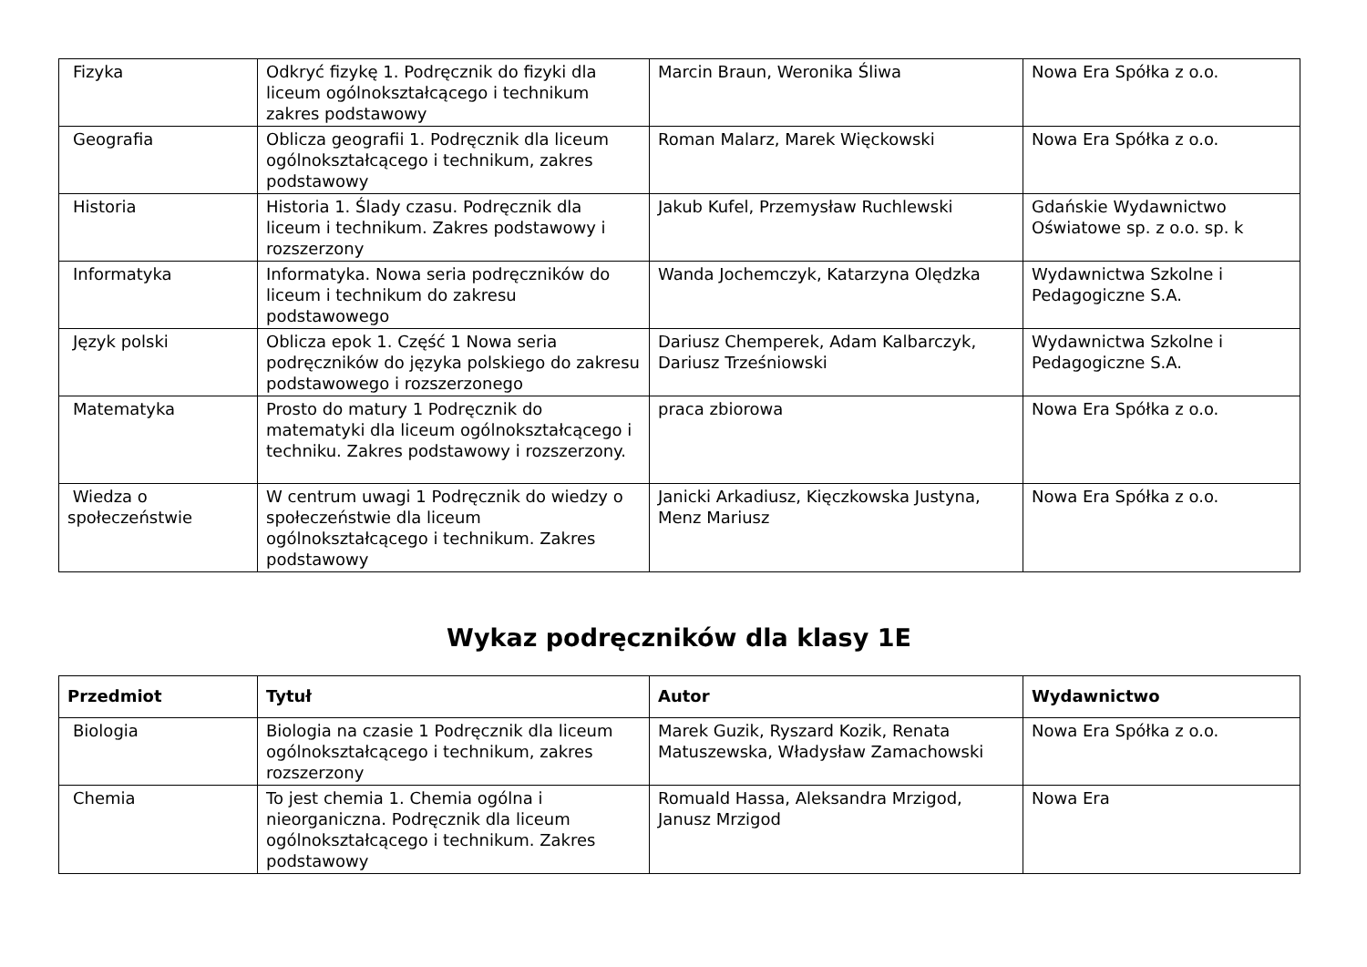| Fizyka | Odkryć fizykę 1. Podręcznik do fizyki dla liceum ogólnokształcącego i technikum zakres podstawowy | Marcin Braun, Weronika Śliwa | Nowa Era Spółka z o.o. |
| Geografia | Oblicza geografii 1. Podręcznik dla liceum ogólnokształcącego i technikum, zakres podstawowy | Roman Malarz, Marek Więckowski | Nowa Era Spółka z o.o. |
| Historia | Historia 1. Ślady czasu. Podręcznik dla liceum i technikum. Zakres podstawowy i rozszerzony | Jakub Kufel, Przemysław Ruchlewski | Gdańskie Wydawnictwo Oświatowe sp. z o.o. sp. k |
| Informatyka | Informatyka. Nowa seria podręczników do liceum i technikum do zakresu podstawowego | Wanda Jochemczyk, Katarzyna Olędzka | Wydawnictwa Szkolne i Pedagogiczne S.A. |
| Język polski | Oblicza epok 1. Część 1 Nowa seria podręczników do języka polskiego do zakresu podstawowego i rozszerzonego | Dariusz Chemperek, Adam Kalbarczyk, Dariusz Trześniowski | Wydawnictwa Szkolne i Pedagogiczne S.A. |
| Matematyka | Prosto do matury 1 Podręcznik do matematyki dla liceum ogólnokształcącego i techniku. Zakres podstawowy i rozszerzony. | praca zbiorowa | Nowa Era Spółka z o.o. |
| Wiedza o społeczeństwie | W centrum uwagi 1 Podręcznik do wiedzy o społeczeństwie dla liceum ogólnokształcącego i technikum. Zakres podstawowy | Janicki Arkadiusz, Kięczkowska Justyna, Menz Mariusz | Nowa Era Spółka z o.o. |
Wykaz podręczników dla klasy 1E
| Przedmiot | Tytuł | Autor | Wydawnictwo |
| --- | --- | --- | --- |
| Biologia | Biologia na czasie 1 Podręcznik dla liceum ogólnokształcącego i technikum, zakres rozszerzony | Marek Guzik, Ryszard Kozik, Renata Matuszewska, Władysław Zamachowski | Nowa Era Spółka z o.o. |
| Chemia | To jest chemia 1. Chemia ogólna i nieorganiczna. Podręcznik dla liceum ogólnokształcącego i technikum. Zakres podstawowy | Romuald Hassa, Aleksandra Mrzigod, Janusz Mrzigod | Nowa Era |